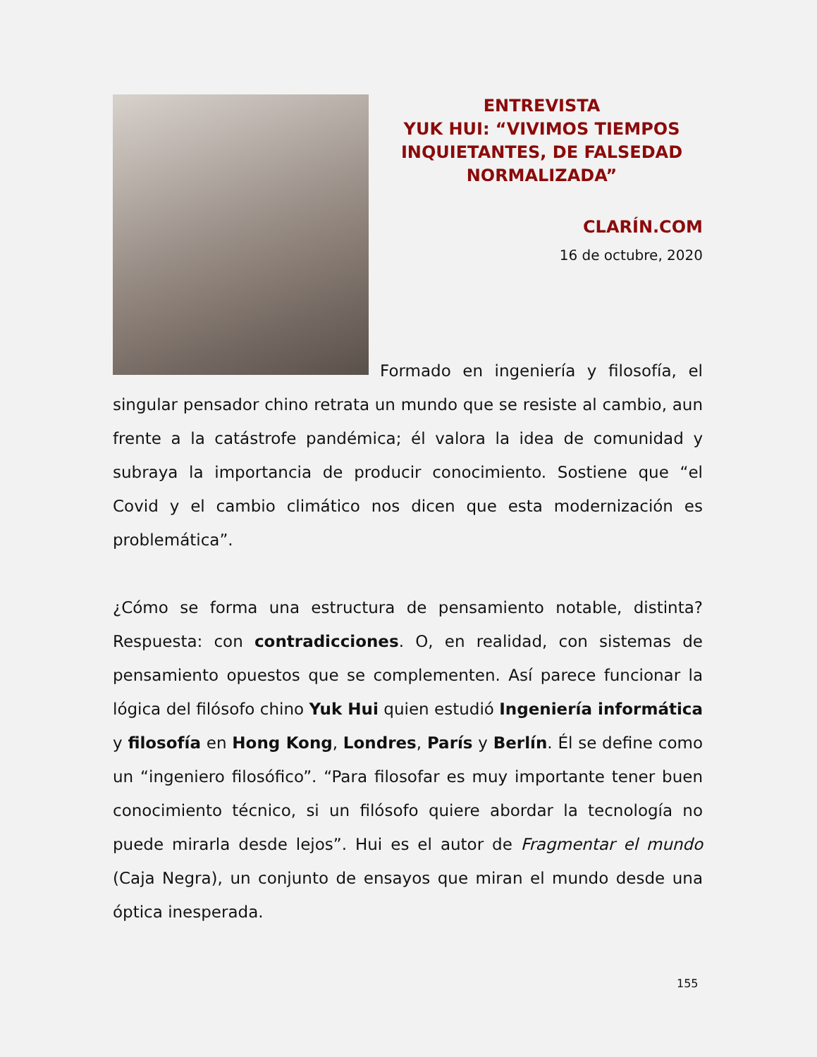ENTREVISTA
YUK HUI: “VIVIMOS TIEMPOS INQUIETANTES, DE FALSEDAD NORMALIZADA”
CLARÍN.COM
16 de octubre, 2020
Formado en ingeniería y filosofía, el singular pensador chino retrata un mundo que se resiste al cambio, aun frente a la catástrofe pandémica; él valora la idea de comunidad y subraya la importancia de producir conocimiento. Sostiene que “el Covid y el cambio climático nos dicen que esta modernización es problemática”.
¿Cómo se forma una estructura de pensamiento notable, distinta? Respuesta: con contradicciones. O, en realidad, con sistemas de pensamiento opuestos que se complementen. Así parece funcionar la lógica del filósofo chino Yuk Hui quien estudió Ingeniería informática y filosofía en Hong Kong, Londres, París y Berlín. Él se define como un “ingeniero filosófico”. “Para filosofar es muy importante tener buen conocimiento técnico, si un filósofo quiere abordar la tecnología no puede mirarla desde lejos”. Hui es el autor de Fragmentar el mundo (Caja Negra), un conjunto de ensayos que miran el mundo desde una óptica inesperada.
155